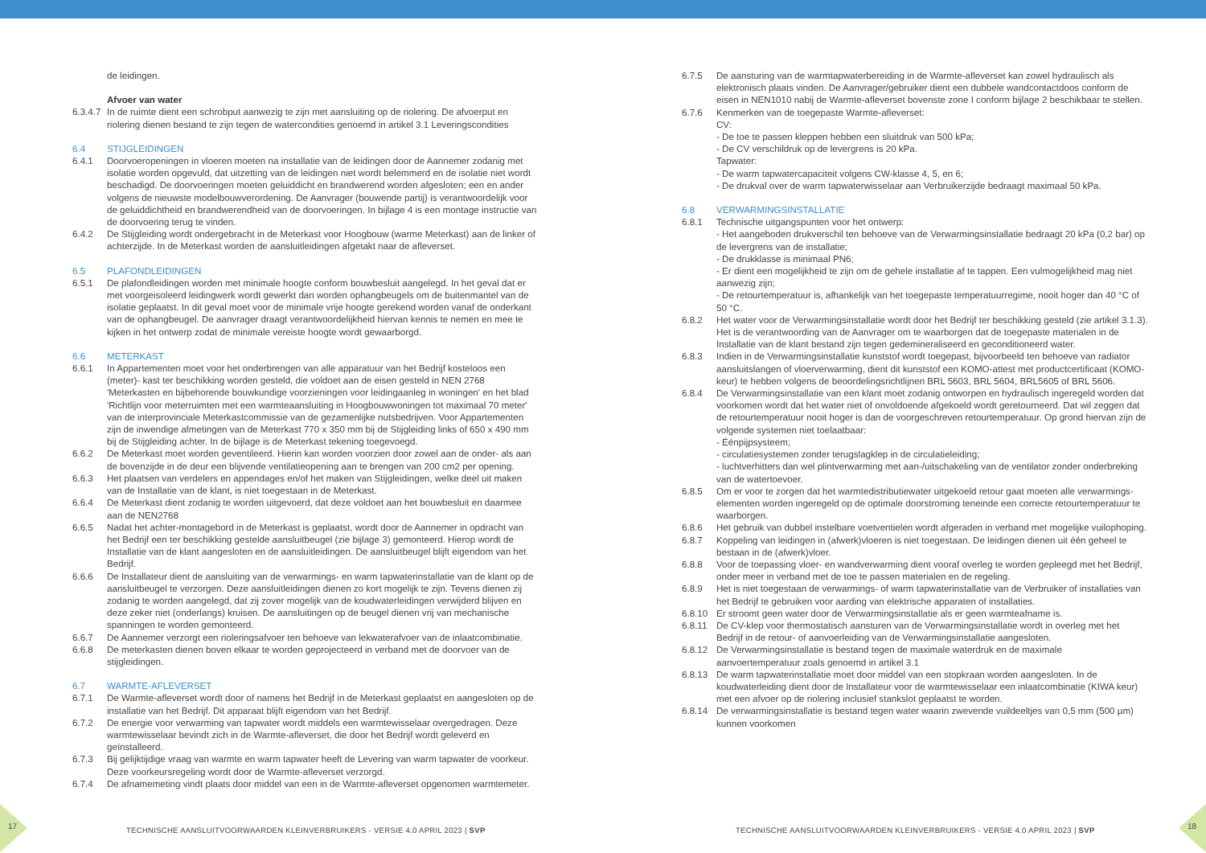de leidingen.
Afvoer van water
6.3.4.7
In de ruimte dient een schrobput aanwezig te zijn met aansluiting op de riolering. De afvoerput en riolering dienen bestand te zijn tegen de watercondities genoemd in artikel 3.1 Leveringscondities
6.4 STIJGLEIDINGEN
6.4.1 Doorvoeropeningen in vloeren moeten na installatie van de leidingen door de Aannemer zodanig met isolatie worden opgevuld, dat uitzetting van de leidingen niet wordt belemmerd en de isolatie niet wordt beschadigd. De doorvoeringen moeten geluiddicht en brandwerend worden afgesloten; een en ander volgens de nieuwste modelbouwverordening. De Aanvrager (bouwende partij) is verantwoordelijk voor de geluiddichtheid en brandwerendheid van de doorvoeringen. In bijlage 4 is een montage instructie van de doorvoering terug te vinden.
6.4.2 De Stijgleiding wordt ondergebracht in de Meterkast voor Hoogbouw (warme Meterkast) aan de linker of achterzijde. In de Meterkast worden de aansluitleidingen afgetakt naar de afleverset.
6.5 PLAFONDLEIDINGEN
6.5.1 De plafondleidingen worden met minimale hoogte conform bouwbesluit aangelegd. In het geval dat er met voorgeisoleerd leidingwerk wordt gewerkt dan worden ophangbeugels om de buitenmantel van de isolatie geplaatst. In dit geval moet voor de minimale vrije hoogte gerekend worden vanaf de onderkant van de ophangbeugel. De aanvrager draagt verantwoordelijkheid hiervan kennis te nemen en mee te kijken in het ontwerp zodat de minimale vereiste hoogte wordt gewaarborgd.
6.6 METERKAST
6.6.1 In Appartementen moet voor het onderbrengen van alle apparatuur van het Bedrijf kosteloos een (meter)- kast ter beschikking worden gesteld, die voldoet aan de eisen gesteld in NEN 2768 'Meterkasten en bijbehorende bouwkundige voorzieningen voor leidingaanleg in woningen' en het blad 'Richtlijn voor meterruimten met een warmteaansluiting in Hoogbouwwoningen tot maximaal 70 meter' van de interprovinciale Meterkastcommissie van de gezamenlijke nutsbedrijven. Voor Appartementen zijn de inwendige afmetingen van de Meterkast 770 x 350 mm bij de Stijgleiding links of 650 x 490 mm bij de Stijgleiding achter. In de bijlage is de Meterkast tekening toegevoegd.
6.6.2 De Meterkast moet worden geventileerd. Hierin kan worden voorzien door zowel aan de onder- als aan de bovenzijde in de deur een blijvende ventilatieopening aan te brengen van 200 cm2 per opening.
6.6.3 Het plaatsen van verdelers en appendages en/of het maken van Stijgleidingen, welke deel uit maken van de Installatie van de klant, is niet toegestaan in de Meterkast.
6.6.4 De Meterkast dient zodanig te worden uitgevoerd, dat deze voldoet aan het bouwbesluit en daarmee aan de NEN2768
6.6.5 Nadat het achter-montagebord in de Meterkast is geplaatst, wordt door de Aannemer in opdracht van het Bedrijf een ter beschikking gestelde aansluitbeugel (zie bijlage 3) gemonteerd. Hierop wordt de Installatie van de klant aangesloten en de aansluitleidingen. De aansluitbeugel blijft eigendom van het Bedrijf.
6.6.6 De Installateur dient de aansluiting van de verwarmings- en warm tapwaterinstallatie van de klant op de aansluitbeugel te verzorgen. Deze aansluitleidingen dienen zo kort mogelijk te zijn. Tevens dienen zij zodanig te worden aangelegd, dat zij zover mogelijk van de koudwaterleidingen verwijderd blijven en deze zeker niet (onderlangs) kruisen. De aansluitingen op de beugel dienen vrij van mechanische spanningen te worden gemonteerd.
6.6.7 De Aannemer verzorgt een rioleringsafvoer ten behoeve van lekwaterafvoer van de inlaatcombinatie.
6.6.8 De meterkasten dienen boven elkaar te worden geprojecteerd in verband met de doorvoer van de stijgleidingen.
6.7 WARMTE-AFLEVERSET
6.7.1 De Warmte-afleverset wordt door of namens het Bedrijf in de Meterkast geplaatst en aangesloten op de installatie van het Bedrijf. Dit apparaat blijft eigendom van het Bedrijf.
6.7.2 De energie voor verwarming van tapwater wordt middels een warmtewisselaar overgedragen. Deze warmtewisselaar bevindt zich in de Warmte-afleverset, die door het Bedrijf wordt geleverd en geïnstalleerd.
6.7.3 Bij gelijktijdige vraag van warmte en warm tapwater heeft de Levering van warm tapwater de voorkeur. Deze voorkeursregeling wordt door de Warmte-afleverset verzorgd.
6.7.4 De afnamemeting vindt plaats door middel van een in de Warmte-afleverset opgenomen warmtemeter.
6.7.5 De aansturing van de warmtapwaterbereiding in de Warmte-afleverset kan zowel hydraulisch als elektronisch plaats vinden. De Aanvrager/gebruiker dient een dubbele wandcontactdoos conform de eisen in NEN1010 nabij de Warmte-afleverset bovenste zone I conform bijlage 2 beschikbaar te stellen.
6.7.6 Kenmerken van de toegepaste Warmte-afleverset:
CV:
- De toe te passen kleppen hebben een sluitdruk van 500 kPa;
- De CV verschildruk op de levergrens is 20 kPa.
Tapwater:
- De warm tapwatercapaciteit volgens CW-klasse 4, 5, en 6;
- De drukval over de warm tapwaterwisselaar aan Verbruikerzijde bedraagt maximaal 50 kPa.
6.8 VERWARMINGSINSTALLATIE
6.8.1 Technische uitgangspunten voor het ontwerp:
- Het aangeboden drukverschil ten behoeve van de Verwarmingsinstallatie bedraagt 20 kPa (0,2 bar) op de levergrens van de installatie;
- De drukklasse is minimaal PN6;
- Er dient een mogelijkheid te zijn om de gehele installatie af te tappen. Een vulmogelijkheid mag niet aanwezig zijn;
- De retourtemperatuur is, afhankelijk van het toegepaste temperatuurregime, nooit hoger dan 40 °C of 50 °C.
6.8.2 Het water voor de Verwarmingsinstallatie wordt door het Bedrijf ter beschikking gesteld (zie artikel 3.1.3). Het is de verantwoording van de Aanvrager om te waarborgen dat de toegepaste materialen in de Installatie van de klant bestand zijn tegen gedemineraliseerd en geconditioneerd water.
6.8.3 Indien in de Verwarmingsinstallatie kunststof wordt toegepast, bijvoorbeeld ten behoeve van radiator aansluitslangen of vloerverwarming, dient dit kunststof een KOMO-attest met productcertificaat (KOMO-keur) te hebben volgens de beoordelingsrichtlijnen BRL 5603, BRL 5604, BRL5605 of BRL 5606.
6.8.4 De Verwarmingsinstallatie van een klant moet zodanig ontworpen en hydraulisch ingeregeld worden dat voorkomen wordt dat het water niet of onvoldoende afgekoeld wordt geretourneerd. Dat wil zeggen dat de retourtemperatuur nooit hoger is dan de voorgeschreven retourtemperatuur. Op grond hiervan zijn de volgende systemen niet toelaatbaar:
- Éénpijpsysteem;
- circulatiesystemen zonder terugslagklep in de circulatieleiding;
- luchtverhitters dan wel plintverwarming met aan-/uitschakeling van de ventilator zonder onderbreking van de watertoevoer.
6.8.5 Om er voor te zorgen dat het warmtedistributiewater uitgekoeld retour gaat moeten alle verwarmings- elementen worden ingeregeld op de optimale doorstroming teneinde een correcte retourtemperatuur te waarborgen.
6.8.6 Het gebruik van dubbel instelbare voetventielen wordt afgeraden in verband met mogelijke vuilophoping.
6.8.7 Koppeling van leidingen in (afwerk)vloeren is niet toegestaan. De leidingen dienen uit één geheel te bestaan in de (afwerk)vloer.
6.8.8 Voor de toepassing vloer- en wandverwarming dient vooraf overleg te worden gepleegd met het Bedrijf, onder meer in verband met de toe te passen materialen en de regeling.
6.8.9 Het is niet toegestaan de verwarmings- of warm tapwaterinstallatie van de Verbruiker of installaties van het Bedrijf te gebruiken voor aarding van elektrische apparaten of installaties.
6.8.10 Er stroomt geen water door de Verwarmingsinstallatie als er geen warmteafname is.
6.8.11 De CV-klep voor thermostatisch aansturen van de Verwarmingsinstallatie wordt in overleg met het Bedrijf in de retour- of aanvoerleiding van de Verwarmingsinstallatie aangesloten.
6.8.12 De Verwarmingsinstallatie is bestand tegen de maximale waterdruk en de maximale aanvoertemperatuur zoals genoemd in artikel 3.1
6.8.13 De warm tapwaterinstallatie moet door middel van een stopkraan worden aangesloten. In de koudwaterleiding dient door de Installateur voor de warmtewisselaar een inlaatcombinatie (KIWA keur) met een afvoer op de riolering inclusief stankslot geplaatst te worden.
6.8.14 De verwarmingsinstallatie is bestand tegen water waarin zwevende vuildeeltjes van 0,5 mm (500 µm) kunnen voorkomen
17
TECHNISCHE AANSLUITVOORWAARDEN KLEINVERBRUIKERS - VERSIE 4.0 APRIL 2023 | SVP
TECHNISCHE AANSLUITVOORWAARDEN KLEINVERBRUIKERS - VERSIE 4.0 APRIL 2023 | SVP
18